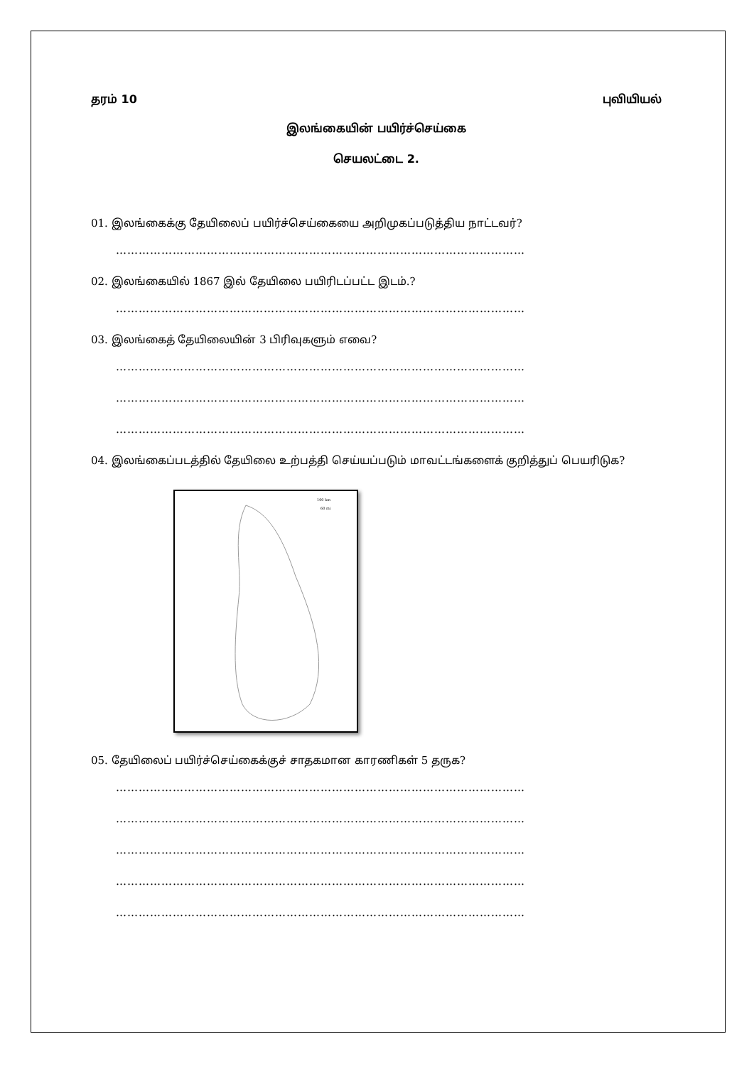தரம் 10 புவியியல்
இலங்கையின் பயிர்ச்செய்கை
செயலட்டை 2.
01. இலங்கைக்கு தேயிலைப் பயிர்ச்செய்கையை அறிமுகப்படுத்திய நாட்டவர்?
………………………………………………………………………………………………
02. இலங்கையில் 1867 இல் தேயிலை பயிரிடப்பட்ட இடம்.?
………………………………………………………………………………………………
03. இலங்கைத் தேயிலையின் 3 பிரிவுகளும் எவை?
………………………………………………………………………………………………
………………………………………………………………………………………………
………………………………………………………………………………………………
04. இலங்கைப்படத்தில் தேயிலை உற்பத்தி செய்யப்படும் மாவட்டங்களைக் குறித்துப் பெயரிடுக?
100 km
60 mi
05. தேயிலைப் பயிர்ச்செய்கைக்குச் சாதகமான காரணிகள் 5 தருக?
………………………………………………………………………………………………
………………………………………………………………………………………………
………………………………………………………………………………………………
………………………………………………………………………………………………
………………………………………………………………………………………………